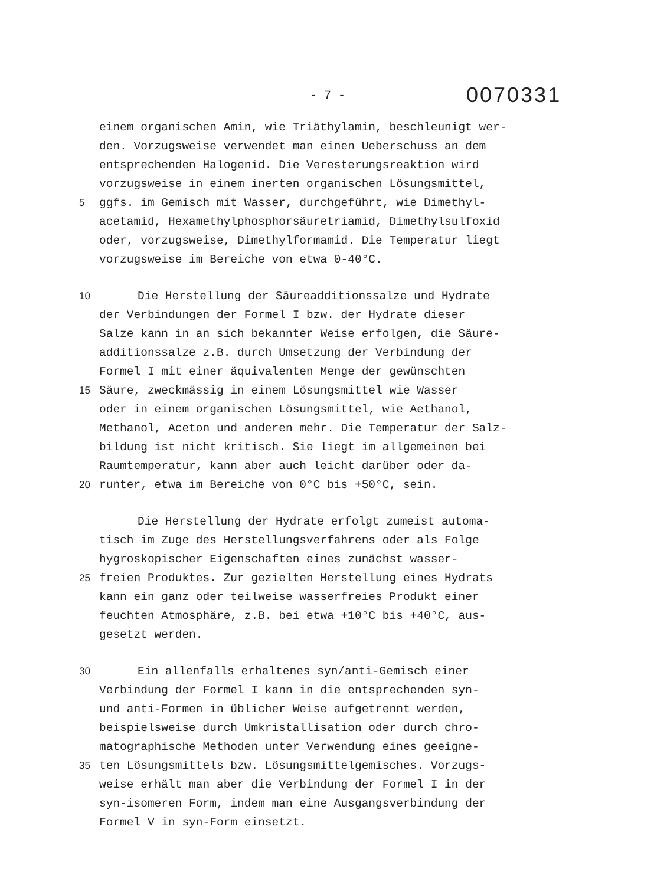- 7 - 0070331
einem organischen Amin, wie Triäthylamin, beschleunigt wer-
den. Vorzugsweise verwendet man einen Ueberschuss an dem
entsprechenden Halogenid. Die Veresterungsreaktion wird
vorzugsweise in einem inerten organischen Lösungsmittel,
5 ggfs. im Gemisch mit Wasser, durchgeführt, wie Dimethyl-
acetamid, Hexamethylphosphorsäuretriamid, Dimethylsulfoxid
oder, vorzugsweise, Dimethylformamid. Die Temperatur liegt
vorzugsweise im Bereiche von etwa 0-40°C.
10 Die Herstellung der Säureadditionssalze und Hydrate
der Verbindungen der Formel I bzw. der Hydrate dieser
Salze kann in an sich bekannter Weise erfolgen, die Säure-
additionssalze z.B. durch Umsetzung der Verbindung der
Formel I mit einer äquivalenten Menge der gewünschten
15 Säure, zweckmässig in einem Lösungsmittel wie Wasser
oder in einem organischen Lösungsmittel, wie Aethanol,
Methanol, Aceton und anderen mehr. Die Temperatur der Salz-
bildung ist nicht kritisch. Sie liegt im allgemeinen bei
Raumtemperatur, kann aber auch leicht darüber oder da-
20 runter, etwa im Bereiche von 0°C bis +50°C, sein.
Die Herstellung der Hydrate erfolgt zumeist automa-
tisch im Zuge des Herstellungsverfahrens oder als Folge
hygroskopischer Eigenschaften eines zunächst wasser-
25 freien Produktes. Zur gezielten Herstellung eines Hydrats
kann ein ganz oder teilweise wasserfreies Produkt einer
feuchten Atmosphäre, z.B. bei etwa +10°C bis +40°C, aus-
gesetzt werden.
30 Ein allenfalls erhaltenes syn/anti-Gemisch einer
Verbindung der Formel I kann in die entsprechenden syn-
und anti-Formen in üblicher Weise aufgetrennt werden,
beispielsweise durch Umkristallisation oder durch chro-
matographische Methoden unter Verwendung eines geeigne-
35 ten Lösungsmittels bzw. Lösungsmittelgemisches. Vorzugs-
weise erhält man aber die Verbindung der Formel I in der
syn-isomeren Form, indem man eine Ausgangsverbindung der
Formel V in syn-Form einsetzt.